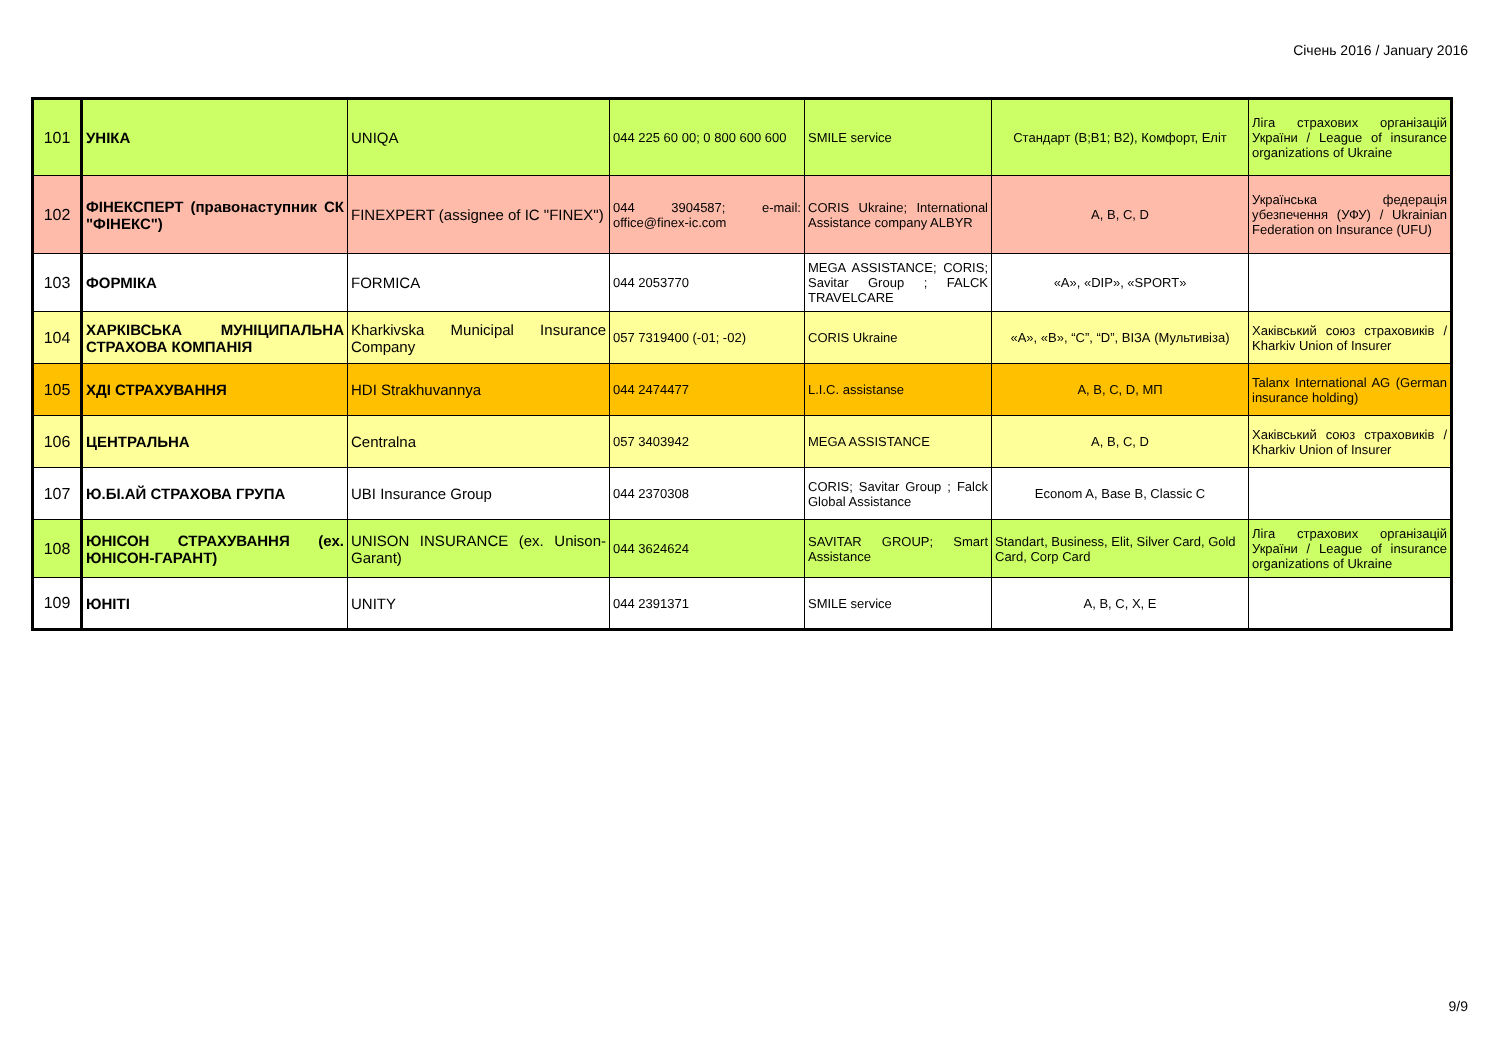Січень 2016 / January 2016
| 101 | УНІКА | UNIQA | 044 225 60 00; 0 800 600 600 | SMILE service | Стандарт (В;В1; В2), Комфорт, Еліт | Ліга страхових організацій України / League of insurance organizations of Ukraine |
| 102 | ФІНЕКСПЕРТ (правонаступник СК "ФІНЕКС") | FINEXPERT (assignee of IC "FINEX") | 044 3904587; e-mail: office@finex-ic.com | CORIS Ukraine; International Assistance company ALBYR | A, B, C, D | Українська федерація убезпечення (УФУ) / Ukrainian Federation on Insurance (UFU) |
| 103 | ФОРМІКА | FORMICA | 044 2053770 | MEGA ASSISTANCE; CORIS; Savitar Group ; FALCK TRAVELCARE | «A», «DIP», «SPORT» | |
| 104 | ХАРКІВСЬКА МУНІЦИПАЛЬНА СТРАХОВА КОМПАНІЯ | Kharkivska Municipal Insurance Company | 057 7319400 (-01; -02) | CORIS Ukraine | «А», «В», “С”, “D”, ВІЗА (Мультивіза) | Хаківський союз страховиків / Kharkiv Union of Insurer |
| 105 | ХДІ СТРАХУВАННЯ | HDI Strakhuvannya | 044 2474477 | L.I.C. assistanse | А, В, С, D, МП | Talanx International AG (German insurance holding) |
| 106 | ЦЕНТРАЛЬНА | Centralna | 057 3403942 | MEGA ASSISTANCE | A, B, C, D | Хаківський союз страховиків / Kharkiv Union of Insurer |
| 107 | Ю.БІ.АЙ СТРАХОВА ГРУПА | UBI Insurance Group | 044 2370308 | CORIS; Savitar Group ; Falck Global Assistance | Econom A, Base B, Classic C | |
| 108 | ЮНІСОН СТРАХУВАННЯ (ex. ЮНІСОН-ГАРАНТ) | UNISON INSURANCE (ex. Unison-Garant) | 044 3624624 | SAVITAR GROUP; Smart Assistance | Standart, Business, Elit, Silver Card, Gold Card, Corp Card | Ліга страхових організацій України / League of insurance organizations of Ukraine |
| 109 | ЮНІТІ | UNITY | 044 2391371 | SMILE service | A, B, C, X, E | |
9/9